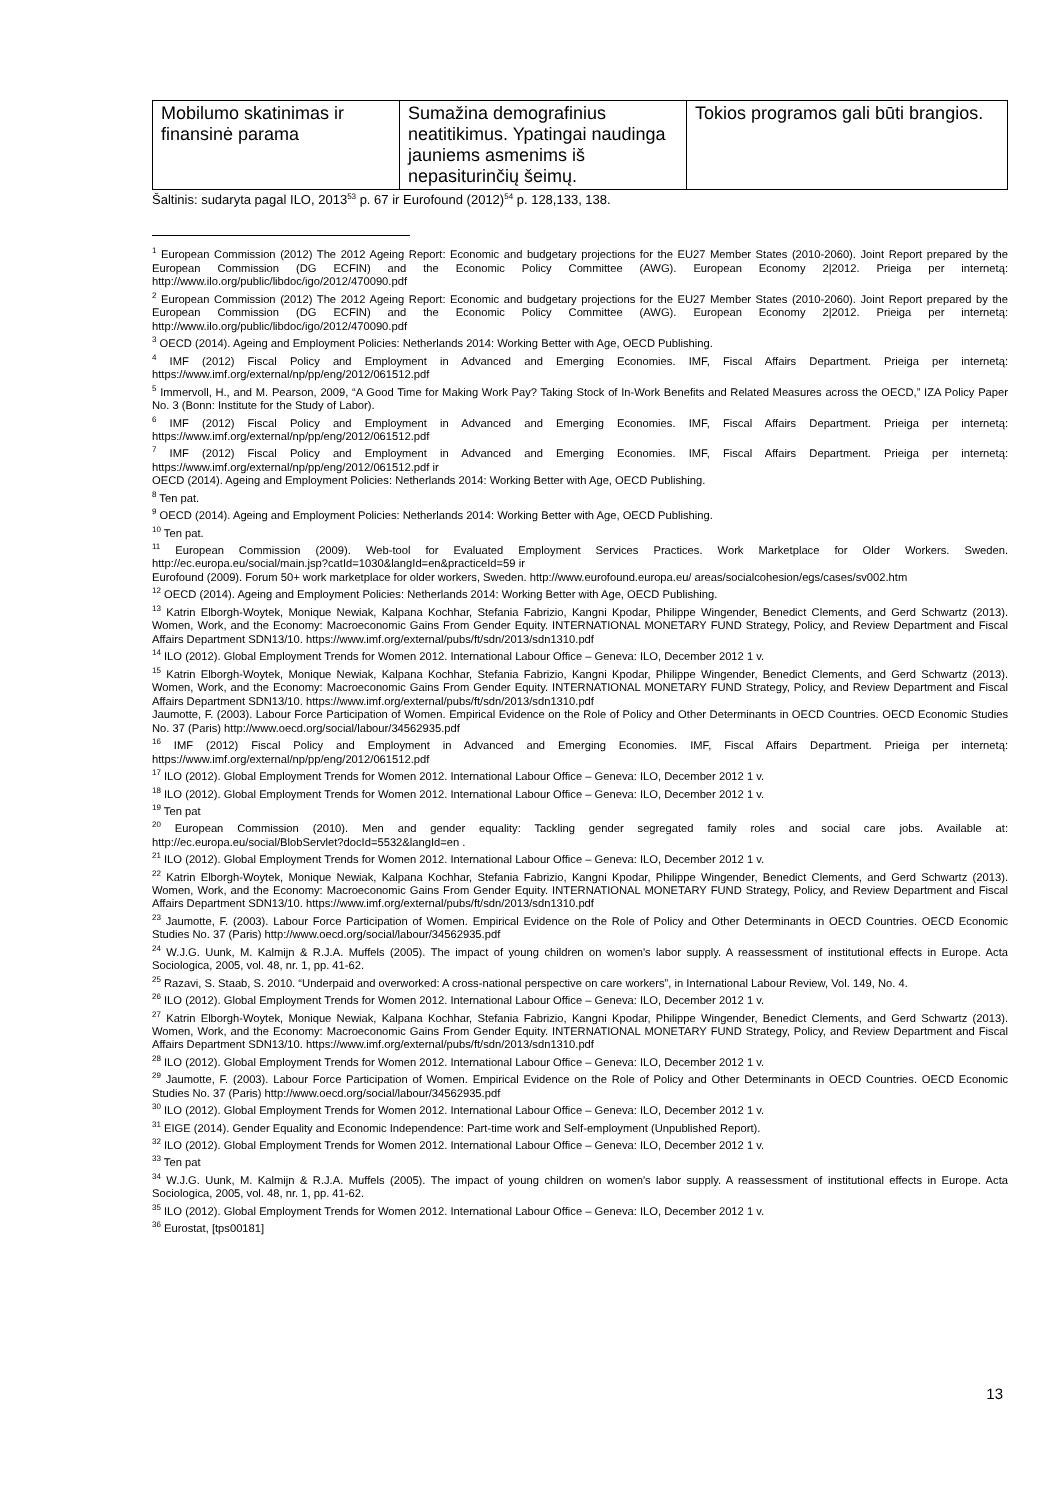| Mobilumo skatinimas ir finansinė parama | Sumažina demografinius neatitikimus. Ypatingai naudinga jauniems asmenims iš nepasiturinčių šeimų. | Tokios programos gali būti brangios. |
Šaltinis: sudaryta pagal ILO, 2013<sup>53</sup> p. 67 ir Eurofound (2012)<sup>54</sup> p. 128,133, 138.
<sup>1</sup> European Commission (2012) The 2012 Ageing Report: Economic and budgetary projections for the EU27 Member States (2010-2060). Joint Report prepared by the European Commission (DG ECFIN) and the Economic Policy Committee (AWG). European Economy 2|2012. Prieiga per internetą: http://www.ilo.org/public/libdoc/igo/2012/470090.pdf
<sup>2</sup> European Commission (2012) The 2012 Ageing Report: Economic and budgetary projections for the EU27 Member States (2010-2060). Joint Report prepared by the European Commission (DG ECFIN) and the Economic Policy Committee (AWG). European Economy 2|2012. Prieiga per internetą: http://www.ilo.org/public/libdoc/igo/2012/470090.pdf
<sup>3</sup> OECD (2014). Ageing and Employment Policies: Netherlands 2014: Working Better with Age, OECD Publishing.
<sup>4</sup> IMF (2012) Fiscal Policy and Employment in Advanced and Emerging Economies. IMF, Fiscal Affairs Department. Prieiga per internetą: https://www.imf.org/external/np/pp/eng/2012/061512.pdf
<sup>5</sup> Immervoll, H., and M. Pearson, 2009, “A Good Time for Making Work Pay? Taking Stock of In-Work Benefits and Related Measures across the OECD,” IZA Policy Paper No. 3 (Bonn: Institute for the Study of Labor).
<sup>6</sup> IMF (2012) Fiscal Policy and Employment in Advanced and Emerging Economies. IMF, Fiscal Affairs Department. Prieiga per internetą: https://www.imf.org/external/np/pp/eng/2012/061512.pdf
<sup>7</sup> IMF (2012) Fiscal Policy and Employment in Advanced and Emerging Economies. IMF, Fiscal Affairs Department. Prieiga per internetą: https://www.imf.org/external/np/pp/eng/2012/061512.pdf ir
OECD (2014). Ageing and Employment Policies: Netherlands 2014: Working Better with Age, OECD Publishing.
<sup>8</sup> Ten pat.
<sup>9</sup> OECD (2014). Ageing and Employment Policies: Netherlands 2014: Working Better with Age, OECD Publishing.
<sup>10</sup> Ten pat.
<sup>11</sup> European Commission (2009). Web-tool for Evaluated Employment Services Practices. Work Marketplace for Older Workers. Sweden. http://ec.europa.eu/social/main.jsp?catId=1030&langId=en&practiceId=59 ir
Eurofound (2009). Forum 50+ work marketplace for older workers, Sweden. http://www.eurofound.europa.eu/ areas/socialcohesion/egs/cases/sv002.htm
<sup>12</sup> OECD (2014). Ageing and Employment Policies: Netherlands 2014: Working Better with Age, OECD Publishing.
<sup>13</sup> Katrin Elborgh-Woytek, Monique Newiak, Kalpana Kochhar, Stefania Fabrizio, Kangni Kpodar, Philippe Wingender, Benedict Clements, and Gerd Schwartz (2013). Women, Work, and the Economy: Macroeconomic Gains From Gender Equity. INTERNATIONAL MONETARY FUND Strategy, Policy, and Review Department and Fiscal Affairs Department SDN13/10. https://www.imf.org/external/pubs/ft/sdn/2013/sdn1310.pdf
<sup>14</sup> ILO (2012). Global Employment Trends for Women 2012. International Labour Office – Geneva: ILO, December 2012 1 v.
<sup>15</sup> Katrin Elborgh-Woytek, Monique Newiak, Kalpana Kochhar, Stefania Fabrizio, Kangni Kpodar, Philippe Wingender, Benedict Clements, and Gerd Schwartz (2013). Women, Work, and the Economy: Macroeconomic Gains From Gender Equity. INTERNATIONAL MONETARY FUND Strategy, Policy, and Review Department and Fiscal Affairs Department SDN13/10. https://www.imf.org/external/pubs/ft/sdn/2013/sdn1310.pdf
Jaumotte, F. (2003). Labour Force Participation of Women. Empirical Evidence on the Role of Policy and Other Determinants in OECD Countries. OECD Economic Studies No. 37 (Paris) http://www.oecd.org/social/labour/34562935.pdf
<sup>16</sup> IMF (2012) Fiscal Policy and Employment in Advanced and Emerging Economies. IMF, Fiscal Affairs Department. Prieiga per internetą: https://www.imf.org/external/np/pp/eng/2012/061512.pdf
<sup>17</sup> ILO (2012). Global Employment Trends for Women 2012. International Labour Office – Geneva: ILO, December 2012 1 v.
<sup>18</sup> ILO (2012). Global Employment Trends for Women 2012. International Labour Office – Geneva: ILO, December 2012 1 v.
<sup>19</sup> Ten pat
<sup>20</sup> European Commission (2010). Men and gender equality: Tackling gender segregated family roles and social care jobs. Available at: http://ec.europa.eu/social/BlobServlet?docId=5532&langId=en .
<sup>21</sup> ILO (2012). Global Employment Trends for Women 2012. International Labour Office – Geneva: ILO, December 2012 1 v.
<sup>22</sup> Katrin Elborgh-Woytek, Monique Newiak, Kalpana Kochhar, Stefania Fabrizio, Kangni Kpodar, Philippe Wingender, Benedict Clements, and Gerd Schwartz (2013). Women, Work, and the Economy: Macroeconomic Gains From Gender Equity. INTERNATIONAL MONETARY FUND Strategy, Policy, and Review Department and Fiscal Affairs Department SDN13/10. https://www.imf.org/external/pubs/ft/sdn/2013/sdn1310.pdf
<sup>23</sup> Jaumotte, F. (2003). Labour Force Participation of Women. Empirical Evidence on the Role of Policy and Other Determinants in OECD Countries. OECD Economic Studies No. 37 (Paris) http://www.oecd.org/social/labour/34562935.pdf
<sup>24</sup> W.J.G. Uunk, M. Kalmijn & R.J.A. Muffels (2005). The impact of young children on women's labor supply. A reassessment of institutional effects in Europe. Acta Sociologica, 2005, vol. 48, nr. 1, pp. 41-62.
<sup>25</sup> Razavi, S. Staab, S. 2010. “Underpaid and overworked: A cross-national perspective on care workers”, in International Labour Review, Vol. 149, No. 4.
<sup>26</sup> ILO (2012). Global Employment Trends for Women 2012. International Labour Office – Geneva: ILO, December 2012 1 v.
<sup>27</sup> Katrin Elborgh-Woytek, Monique Newiak, Kalpana Kochhar, Stefania Fabrizio, Kangni Kpodar, Philippe Wingender, Benedict Clements, and Gerd Schwartz (2013). Women, Work, and the Economy: Macroeconomic Gains From Gender Equity. INTERNATIONAL MONETARY FUND Strategy, Policy, and Review Department and Fiscal Affairs Department SDN13/10. https://www.imf.org/external/pubs/ft/sdn/2013/sdn1310.pdf
<sup>28</sup> ILO (2012). Global Employment Trends for Women 2012. International Labour Office – Geneva: ILO, December 2012 1 v.
<sup>29</sup> Jaumotte, F. (2003). Labour Force Participation of Women. Empirical Evidence on the Role of Policy and Other Determinants in OECD Countries. OECD Economic Studies No. 37 (Paris) http://www.oecd.org/social/labour/34562935.pdf
<sup>30</sup> ILO (2012). Global Employment Trends for Women 2012. International Labour Office – Geneva: ILO, December 2012 1 v.
<sup>31</sup> EIGE (2014). Gender Equality and Economic Independence: Part-time work and Self-employment (Unpublished Report).
<sup>32</sup> ILO (2012). Global Employment Trends for Women 2012. International Labour Office – Geneva: ILO, December 2012 1 v.
<sup>33</sup> Ten pat
<sup>34</sup> W.J.G. Uunk, M. Kalmijn & R.J.A. Muffels (2005). The impact of young children on women's labor supply. A reassessment of institutional effects in Europe. Acta Sociologica, 2005, vol. 48, nr. 1, pp. 41-62.
<sup>35</sup> ILO (2012). Global Employment Trends for Women 2012. International Labour Office – Geneva: ILO, December 2012 1 v.
<sup>36</sup> Eurostat, [tps00181]
13